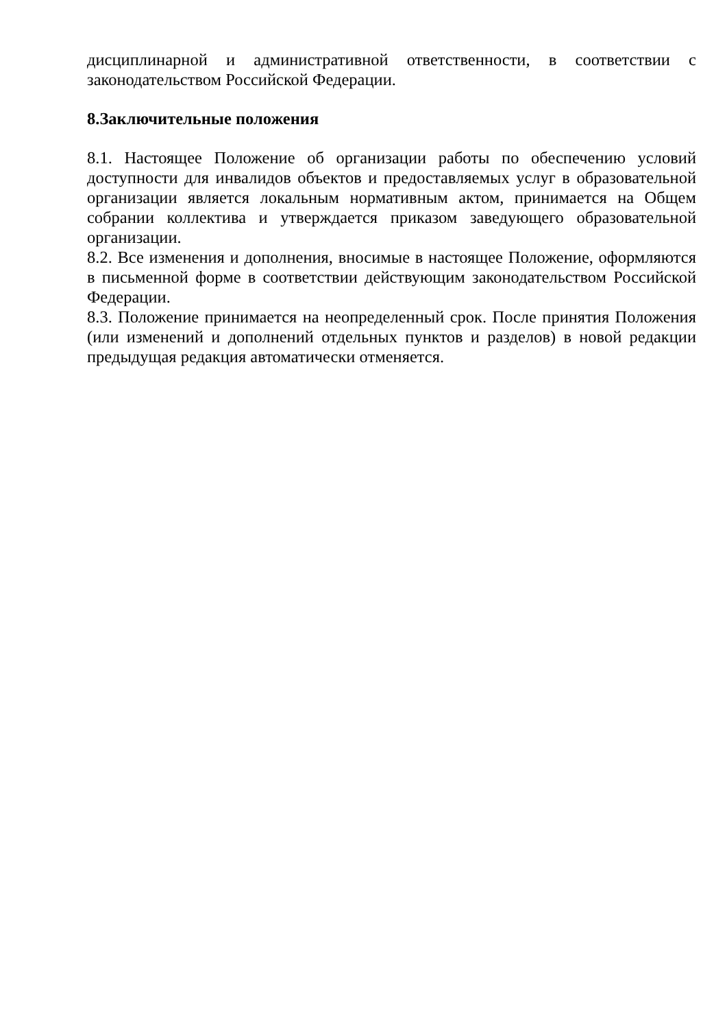дисциплинарной и административной ответственности, в соответствии с законодательством Российской Федерации.
8.Заключительные положения
8.1. Настоящее Положение об организации работы по обеспечению условий доступности для инвалидов объектов и предоставляемых услуг в образовательной организации является локальным нормативным актом, принимается на Общем собрании коллектива и утверждается приказом заведующего образовательной организации.
8.2. Все изменения и дополнения, вносимые в настоящее Положение, оформляются в письменной форме в соответствии действующим законодательством Российской Федерации.
8.3. Положение принимается на неопределенный срок. После принятия Положения (или изменений и дополнений отдельных пунктов и разделов) в новой редакции предыдущая редакция автоматически отменяется.